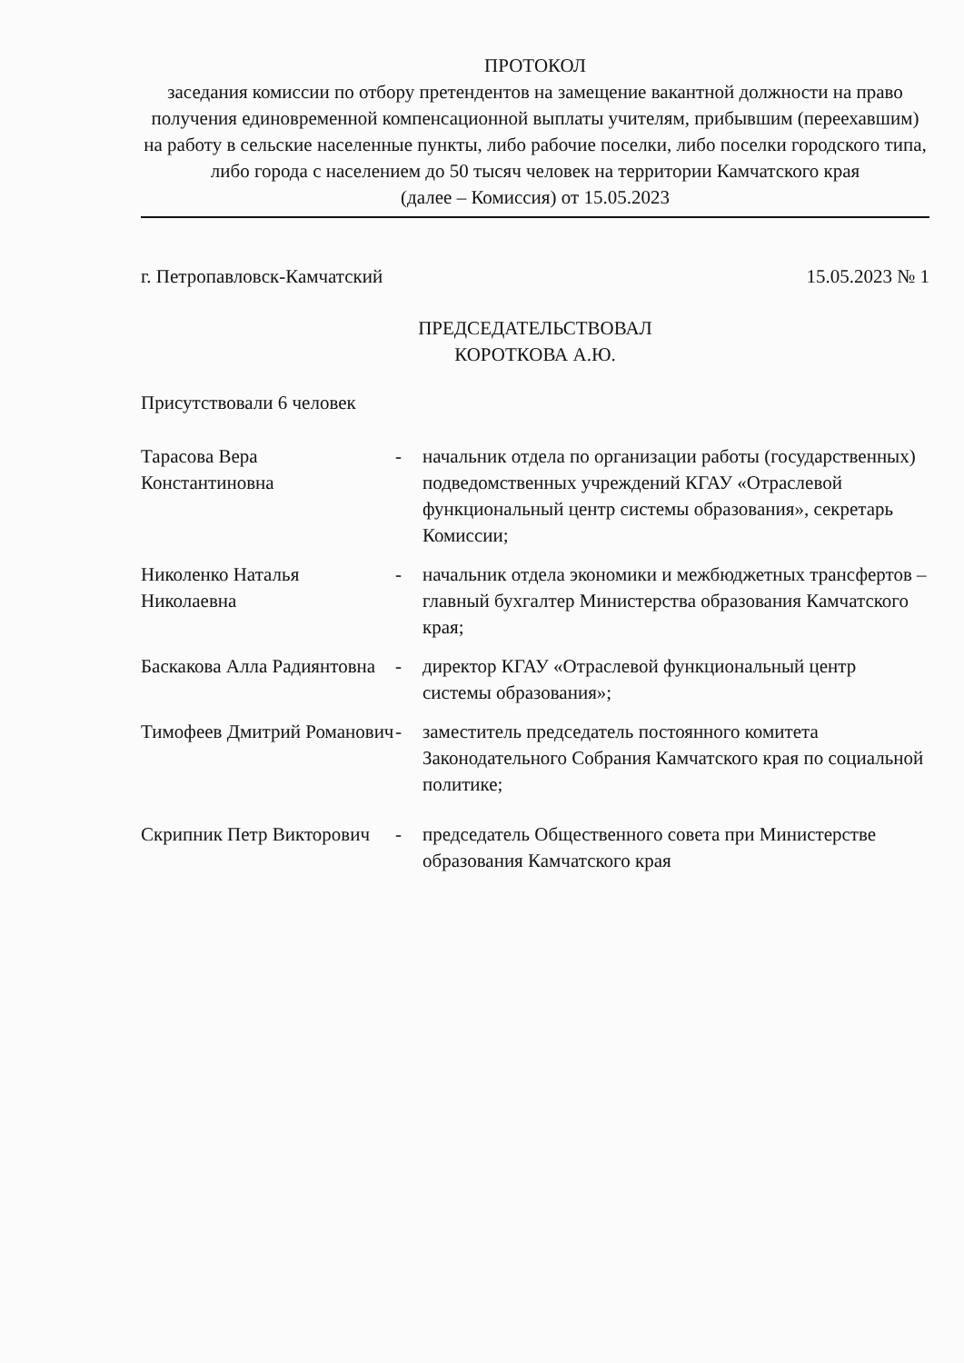ПРОТОКОЛ
заседания комиссии по отбору претендентов на замещение вакантной должности на право получения единовременной компенсационной выплаты учителям, прибывшим (переехавшим) на работу в сельские населенные пункты, либо рабочие поселки, либо поселки городского типа, либо города с населением до 50 тысяч человек на территории Камчатского края
(далее – Комиссия) от 15.05.2023
г. Петропавловск-Камчатский 15.05.2023 № 1
ПРЕДСЕДАТЕЛЬСТВОВАЛ
КОРОТКОВА А.Ю.
Присутствовали 6 человек
Тарасова Вера Константиновна
- начальник отдела по организации работы (государственных) подведомственных учреждений КГАУ «Отраслевой функциональный центр системы образования», секретарь Комиссии;
Николенко Наталья Николаевна
- начальник отдела экономики и межбюджетных трансфертов – главный бухгалтер Министерства образования Камчатского края;
Баскакова Алла Радиянтовна
- директор КГАУ «Отраслевой функциональный центр системы образования»;
Тимофеев Дмитрий Романович
- заместитель председатель постоянного комитета Законодательного Собрания Камчатского края по социальной политике;
Скрипник Петр Викторович
- председатель Общественного совета при Министерстве образования Камчатского края